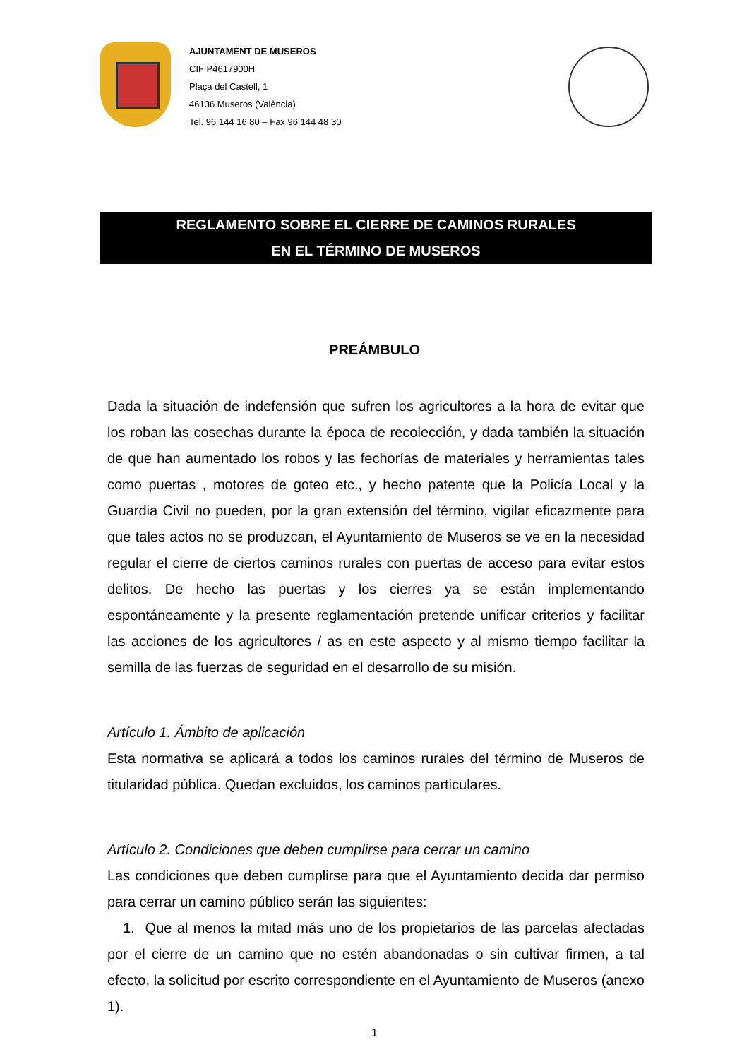AJUNTAMENT DE MUSEROS
CIF P4617900H
Plaça del Castell, 1
46136 Museros (València)
Tel. 96 144 16 80 – Fax 96 144 48 30
REGLAMENTO SOBRE EL CIERRE DE CAMINOS RURALES
EN EL TÉRMINO DE MUSEROS
PREÁMBULO
Dada la situación de indefensión que sufren los agricultores a la hora de evitar que los roban las cosechas durante la época de recolección, y dada también la situación de que han aumentado los robos y las fechorías de materiales y herramientas tales como puertas , motores de goteo etc., y hecho patente que la Policía Local y la Guardia Civil no pueden, por la gran extensión del término, vigilar eficazmente para que tales actos no se produzcan, el Ayuntamiento de Museros se ve en la necesidad regular el cierre de ciertos caminos rurales con puertas de acceso para evitar estos delitos. De hecho las puertas y los cierres ya se están implementando espontáneamente y la presente reglamentación pretende unificar criterios y facilitar las acciones de los agricultores / as en este aspecto y al mismo tiempo facilitar la semilla de las fuerzas de seguridad en el desarrollo de su misión.
Artículo 1. Ámbito de aplicación
Esta normativa se aplicará a todos los caminos rurales del término de Museros de titularidad pública. Quedan excluidos, los caminos particulares.
Artículo 2. Condiciones que deben cumplirse para cerrar un camino
Las condiciones que deben cumplirse para que el Ayuntamiento decida dar permiso para cerrar un camino público serán las siguientes:
1. Que al menos la mitad más uno de los propietarios de las parcelas afectadas por el cierre de un camino que no estén abandonadas o sin cultivar firmen, a tal efecto, la solicitud por escrito correspondiente en el Ayuntamiento de Museros (anexo 1).
1